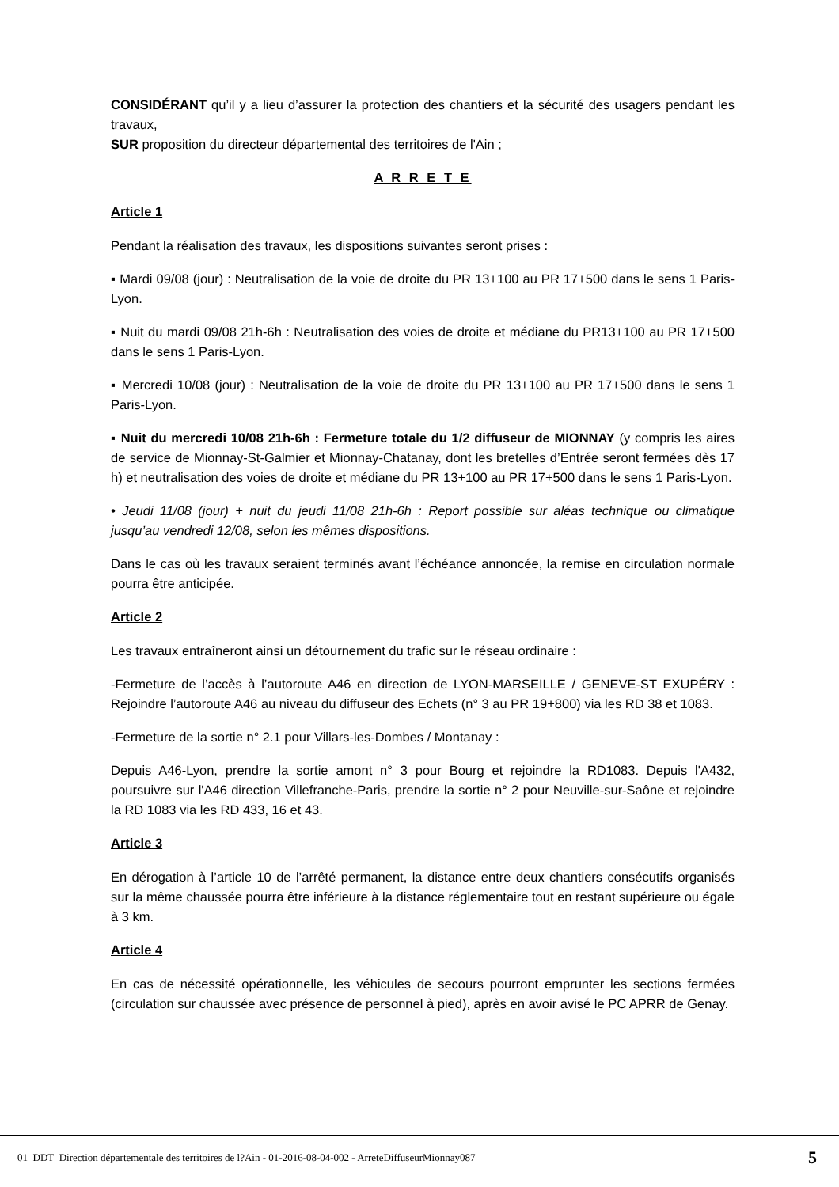CONSIDÉRANT qu’il y a lieu d’assurer la protection des chantiers et la sécurité des usagers pendant les travaux,
SUR proposition du directeur départemental des territoires de l'Ain ;
A R R E T E
Article 1
Pendant la réalisation des travaux, les dispositions suivantes seront prises :
▪ Mardi 09/08 (jour) : Neutralisation de la voie de droite du PR 13+100 au PR 17+500 dans le sens 1 Paris-Lyon.
▪ Nuit du mardi 09/08 21h-6h : Neutralisation des voies de droite et médiane du PR13+100 au PR 17+500 dans le sens 1 Paris-Lyon.
▪ Mercredi 10/08 (jour) : Neutralisation de la voie de droite du PR 13+100 au PR 17+500 dans le sens 1 Paris-Lyon.
▪ Nuit du mercredi 10/08 21h-6h : Fermeture totale du 1/2 diffuseur de MIONNAY (y compris les aires de service de Mionnay-St-Galmier et Mionnay-Chatanay, dont les bretelles d’Entrée seront fermées dès 17 h) et neutralisation des voies de droite et médiane du PR 13+100 au PR 17+500 dans le sens 1 Paris-Lyon.
• Jeudi 11/08 (jour) + nuit du jeudi 11/08 21h-6h : Report possible sur aléas technique ou climatique jusqu’au vendredi 12/08, selon les mêmes dispositions.
Dans le cas où les travaux seraient terminés avant l’échéance annoncée, la remise en circulation normale pourra être anticipée.
Article 2
Les travaux entraîneront ainsi un détournement du trafic sur le réseau ordinaire :
-Fermeture de l’accès à l’autoroute A46 en direction de LYON-MARSEILLE / GENEVE-ST EXUPÉRY : Rejoindre l’autoroute A46 au niveau du diffuseur des Echets (n° 3 au PR 19+800) via les RD 38 et 1083.
-Fermeture de la sortie n° 2.1 pour Villars-les-Dombes / Montanay :
Depuis A46-Lyon, prendre la sortie amont n° 3 pour Bourg et rejoindre la RD1083. Depuis l'A432, poursuivre sur l'A46 direction Villefranche-Paris, prendre la sortie n° 2 pour Neuville-sur-Saône et rejoindre la RD 1083 via les RD 433, 16 et 43.
Article 3
En dérogation à l’article 10 de l’arrêté permanent, la distance entre deux chantiers consécutifs organisés sur la même chaussée pourra être inférieure à la distance réglementaire tout en restant supérieure ou égale à 3 km.
Article 4
En cas de nécessité opérationnelle, les véhicules de secours pourront emprunter les sections fermées (circulation sur chaussée avec présence de personnel à pied), après en avoir avisé le PC APRR de Genay.
01_DDT_Direction départementale des territoires de l?Ain - 01-2016-08-04-002 - ArreteDiffuseurMionnay087 5